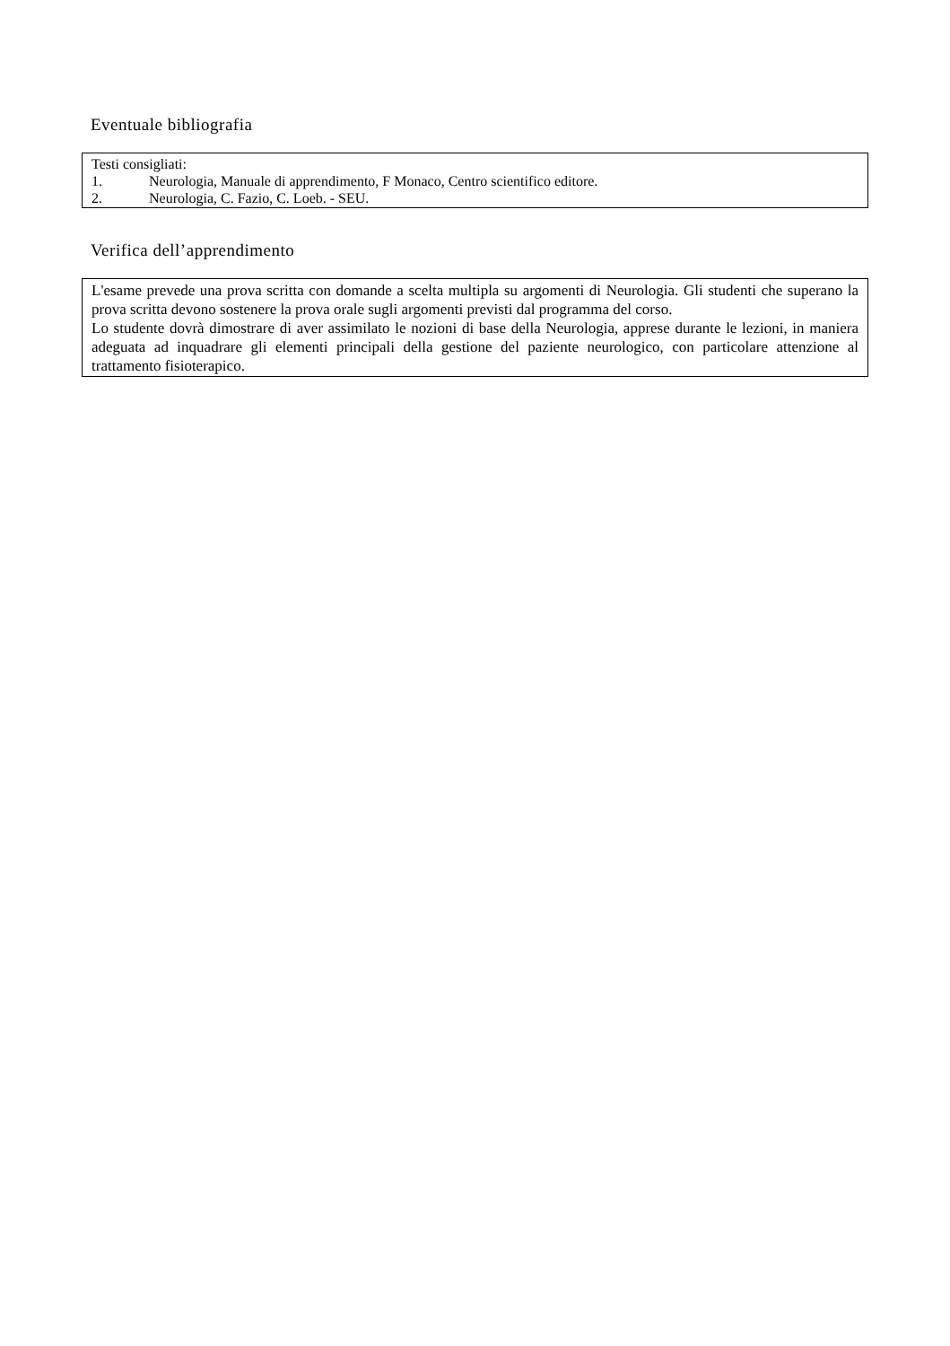Eventuale bibliografia
Testi consigliati:
1. Neurologia, Manuale di apprendimento, F Monaco, Centro scientifico editore.
2. Neurologia, C. Fazio, C. Loeb. - SEU.
Verifica dell’apprendimento
L'esame prevede una prova scritta con domande a scelta multipla su argomenti di Neurologia. Gli studenti che superano la prova scritta devono sostenere la prova orale sugli argomenti previsti dal programma del corso.
Lo studente dovrà dimostrare di aver assimilato le nozioni di base della Neurologia, apprese durante le lezioni, in maniera adeguata ad inquadrare gli elementi principali della gestione del paziente neurologico, con particolare attenzione al trattamento fisioterapico.